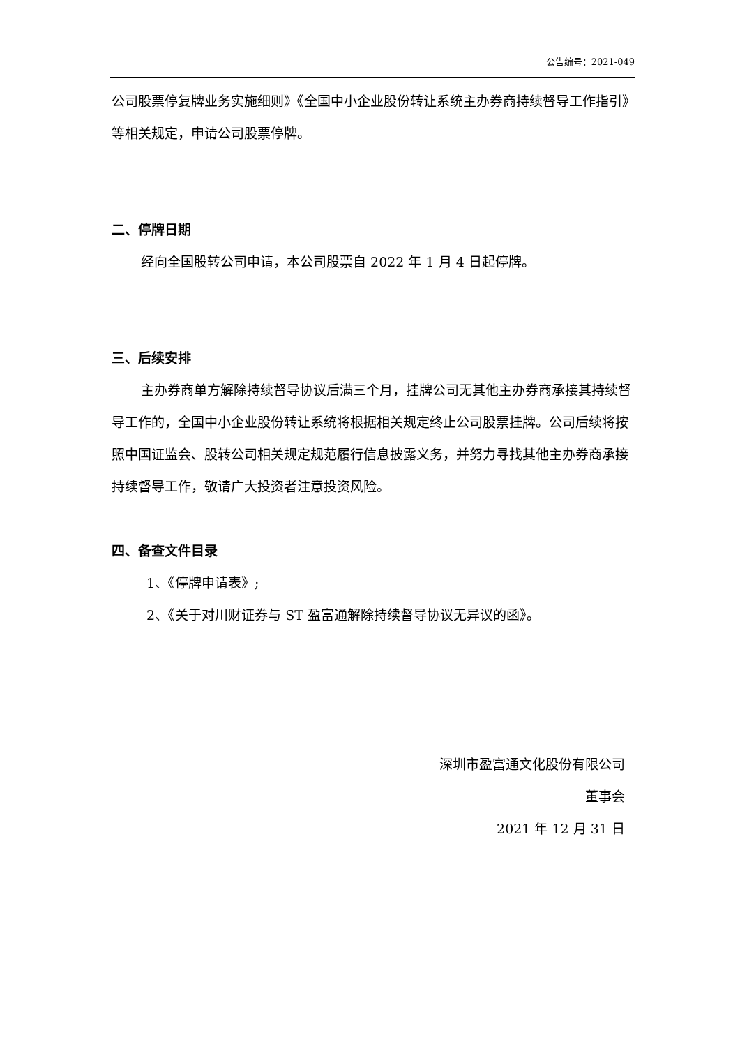公告编号：2021-049
公司股票停复牌业务实施细则》《全国中小企业股份转让系统主办券商持续督导工作指引》等相关规定，申请公司股票停牌。
二、停牌日期
经向全国股转公司申请，本公司股票自 2022 年 1 月 4 日起停牌。
三、后续安排
主办券商单方解除持续督导协议后满三个月，挂牌公司无其他主办券商承接其持续督导工作的，全国中小企业股份转让系统将根据相关规定终止公司股票挂牌。公司后续将按照中国证监会、股转公司相关规定规范履行信息披露义务，并努力寻找其他主办券商承接持续督导工作，敬请广大投资者注意投资风险。
四、备查文件目录
1、《停牌申请表》;
2、《关于对川财证券与 ST 盈富通解除持续督导协议无异议的函》。
深圳市盈富通文化股份有限公司
董事会
2021 年 12 月 31 日